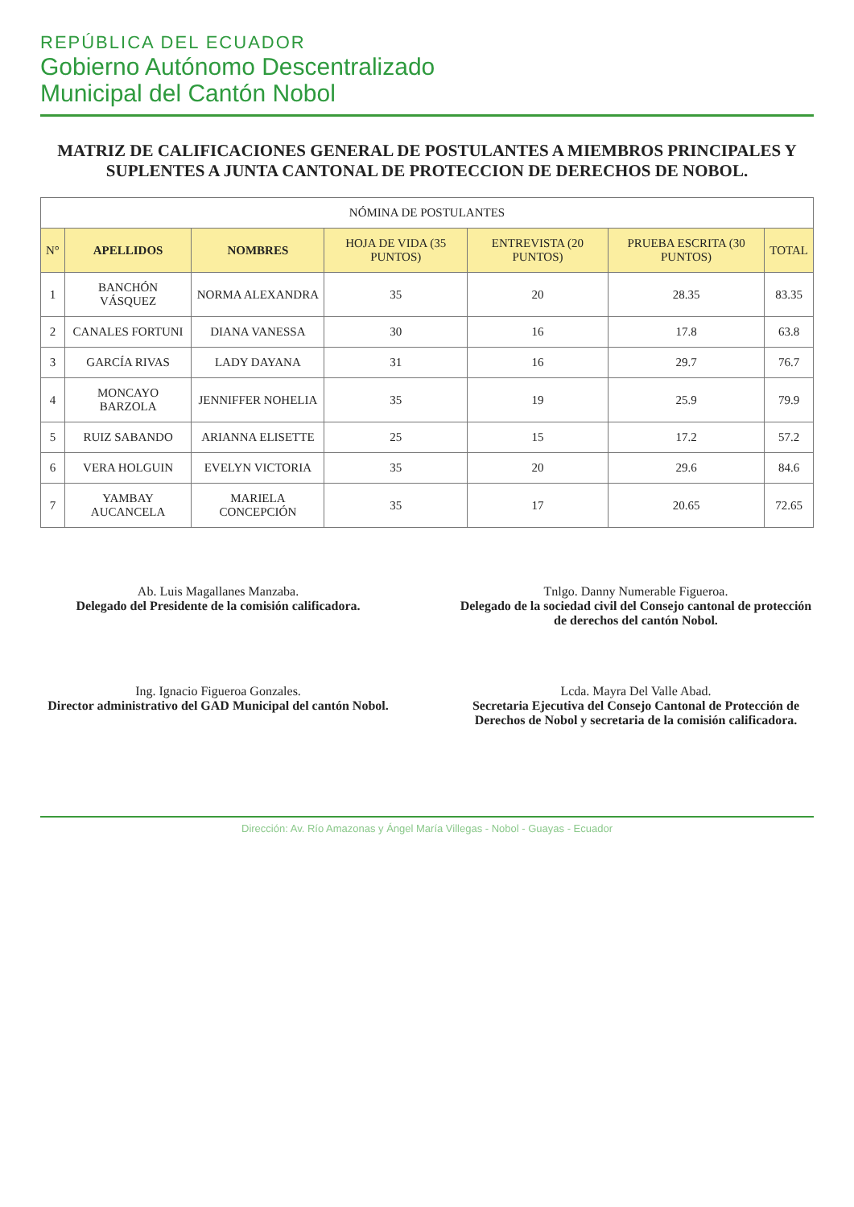REPÚBLICA DEL ECUADOR
Gobierno Autónomo Descentralizado
Municipal del Cantón Nobol
MATRIZ DE CALIFICACIONES GENERAL DE POSTULANTES A MIEMBROS PRINCIPALES Y SUPLENTES A JUNTA CANTONAL DE PROTECCION DE DERECHOS DE NOBOL.
| NÓMINA DE POSTULANTES | | | | | | |
| N° | APELLIDOS | NOMBRES | HOJA DE VIDA (35 PUNTOS) | ENTREVISTA (20 PUNTOS) | PRUEBA ESCRITA (30 PUNTOS) | TOTAL |
| 1 | BANCHÓN VÁSQUEZ | NORMA ALEXANDRA | 35 | 20 | 28.35 | 83.35 |
| 2 | CANALES FORTUNI | DIANA VANESSA | 30 | 16 | 17.8 | 63.8 |
| 3 | GARCÍA RIVAS | LADY DAYANA | 31 | 16 | 29.7 | 76.7 |
| 4 | MONCAYO BARZOLA | JENNIFFER NOHELIA | 35 | 19 | 25.9 | 79.9 |
| 5 | RUIZ SABANDO | ARIANNA ELISETTE | 25 | 15 | 17.2 | 57.2 |
| 6 | VERA HOLGUIN | EVELYN VICTORIA | 35 | 20 | 29.6 | 84.6 |
| 7 | YAMBAY AUCANCELA | MARIELA CONCEPCIÓN | 35 | 17 | 20.65 | 72.65 |
Ab. Luis Magallanes Manzaba.
Delegado del Presidente de la comisión calificadora.
Tnlgo. Danny Numerable Figueroa.
Delegado de la sociedad civil del Consejo cantonal de protección de derechos del cantón Nobol.
Ing. Ignacio Figueroa Gonzales.
Director administrativo del GAD Municipal del cantón Nobol.
Lcda. Mayra Del Valle Abad.
Secretaria Ejecutiva del Consejo Cantonal de Protección de Derechos de Nobol y secretaria de la comisión calificadora.
Dirección: Av. Río Amazonas y Ángel María Villegas - Nobol - Guayas - Ecuador